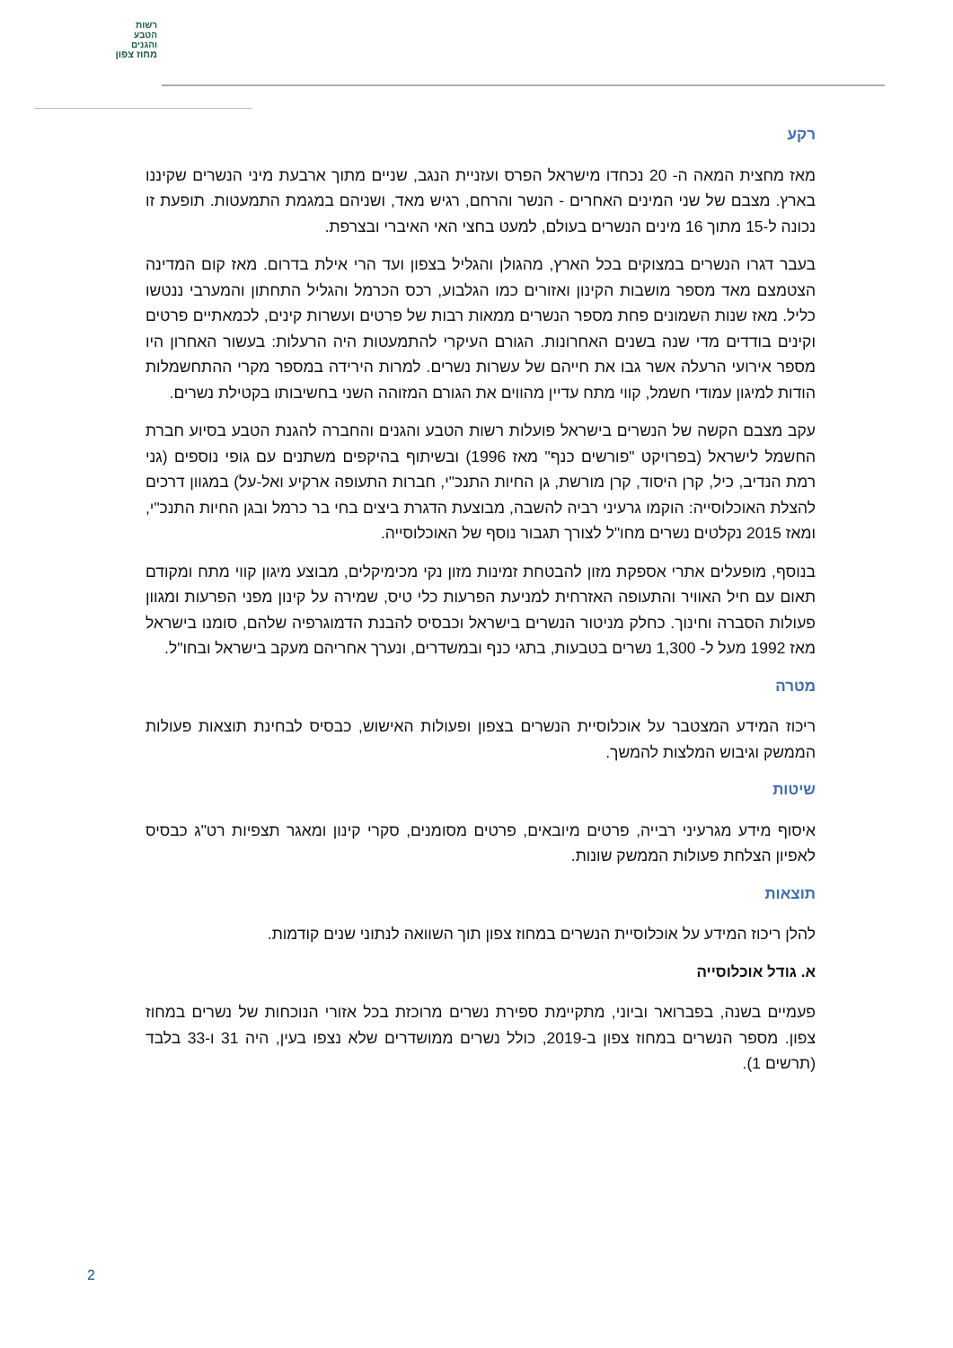רשות
הטבע
והגנים
מחוז צפון
רקע
מאז מחצית המאה ה- 20 נכחדו מישראל הפרס ועזניית הנגב, שניים מתוך ארבעת מיני הנשרים שקיננו בארץ. מצבם של שני המינים האחרים - הנשר והרחם, רגיש מאד, ושניהם במגמת התמעטות. תופעת זו נכונה ל-15 מתוך 16 מינים הנשרים בעולם, למעט בחצי האי האיברי ובצרפת.
בעבר דגרו הנשרים במצוקים בכל הארץ, מהגולן והגליל בצפון ועד הרי אילת בדרום. מאז קום המדינה הצטמצם מאד מספר מושבות הקינון ואזורים כמו הגלבוע, רכס הכרמל והגליל התחתון והמערבי ננטשו כליל. מאז שנות השמונים פחת מספר הנשרים ממאות רבות של פרטים ועשרות קינים, לכמאתיים פרטים וקינים בודדים מדי שנה בשנים האחרונות. הגורם העיקרי להתמעטות היה הרעלות: בעשור האחרון היו מספר אירועי הרעלה אשר גבו את חייהם של עשרות נשרים. למרות הירידה במספר מקרי ההתחשמלות הודות למיגון עמודי חשמל, קווי מתח עדיין מהווים את הגורם המזוהה השני בחשיבותו בקטילת נשרים.
עקב מצבם הקשה של הנשרים בישראל פועלות רשות הטבע והגנים והחברה להגנת הטבע בסיוע חברת החשמל לישראל (בפרויקט "פורשים כנף" מאז 1996) ובשיתוף בהיקפים משתנים עם גופי נוספים (גני רמת הנדיב, כיל, קרן היסוד, קרן מורשת, גן החיות התנכ"י, חברות התעופה ארקיע ואל-על) במגוון דרכים להצלת האוכלוסייה: הוקמו גרעיני רביה להשבה, מבוצעת הדגרת ביצים בחי בר כרמל ובגן החיות התנכ"י, ומאז 2015 נקלטים נשרים מחו"ל לצורך תגבור נוסף של האוכלוסייה.
בנוסף, מופעלים אתרי אספקת מזון להבטחת זמינות מזון נקי מכימיקלים, מבוצע מיגון קווי מתח ומקודם תאום עם חיל האוויר והתעופה האזרחית למניעת הפרעות כלי טיס, שמירה על קינון מפני הפרעות ומגוון פעולות הסברה וחינוך. כחלק מניטור הנשרים בישראל וכבסיס להבנת הדמוגרפיה שלהם, סומנו בישראל מאז 1992 מעל ל- 1,300 נשרים בטבעות, בתגי כנף ובמשדרים, ונערך אחריהם מעקב בישראל ובחו"ל.
מטרה
ריכוז המידע המצטבר על אוכלוסיית הנשרים בצפון ופעולות האישוש, כבסיס לבחינת תוצאות פעולות הממשק וגיבוש המלצות להמשך.
שיטות
איסוף מידע מגרעיני רבייה, פרטים מיובאים, פרטים מסומנים, סקרי קינון ומאגר תצפיות רט"ג כבסיס לאפיון הצלחת פעולות הממשק שונות.
תוצאות
להלן ריכוז המידע על אוכלוסיית הנשרים במחוז צפון תוך השוואה לנתוני שנים קודמות.
א. גודל אוכלוסייה
פעמיים בשנה, בפברואר וביוני, מתקיימת ספירת נשרים מרוכזת בכל אזורי הנוכחות של נשרים במחוז צפון. מספר הנשרים במחוז צפון ב-2019, כולל נשרים ממושדרים שלא נצפו בעין, היה 31 ו-33 בלבד (תרשים 1).
2